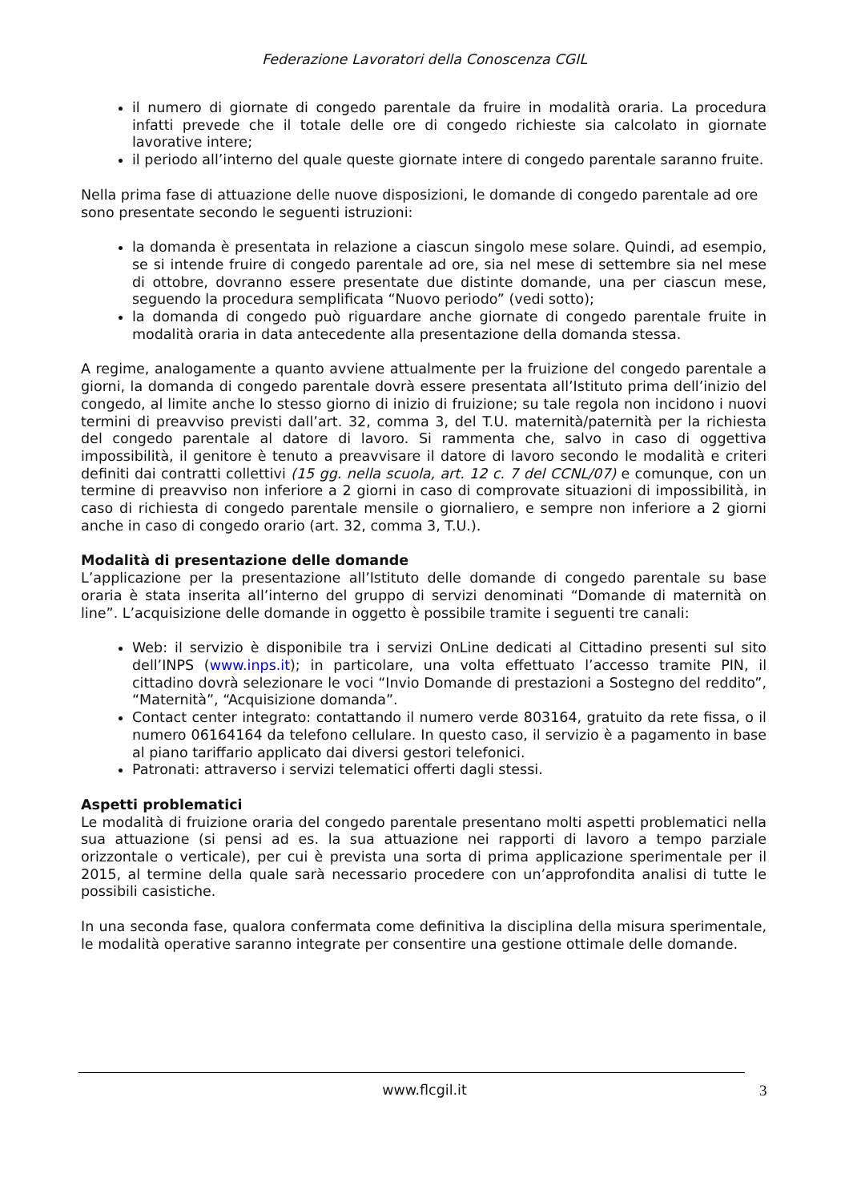Federazione Lavoratori della Conoscenza CGIL
il numero di giornate di congedo parentale da fruire in modalità oraria. La procedura infatti prevede che il totale delle ore di congedo richieste sia calcolato in giornate lavorative intere;
il periodo all’interno del quale queste giornate intere di congedo parentale saranno fruite.
Nella prima fase di attuazione delle nuove disposizioni, le domande di congedo parentale ad ore sono presentate secondo le seguenti istruzioni:
la domanda è presentata in relazione a ciascun singolo mese solare. Quindi, ad esempio, se si intende fruire di congedo parentale ad ore, sia nel mese di settembre sia nel mese di ottobre, dovranno essere presentate due distinte domande, una per ciascun mese, seguendo la procedura semplificata “Nuovo periodo” (vedi sotto);
la domanda di congedo può riguardare anche giornate di congedo parentale fruite in modalità oraria in data antecedente alla presentazione della domanda stessa.
A regime, analogamente a quanto avviene attualmente per la fruizione del congedo parentale a giorni, la domanda di congedo parentale dovrà essere presentata all’Istituto prima dell’inizio del congedo, al limite anche lo stesso giorno di inizio di fruizione; su tale regola non incidono i nuovi termini di preavviso previsti dall’art. 32, comma 3, del T.U. maternità/paternità per la richiesta del congedo parentale al datore di lavoro. Si rammenta che, salvo in caso di oggettiva impossibilità, il genitore è tenuto a preavvisare il datore di lavoro secondo le modalità e criteri definiti dai contratti collettivi (15 gg. nella scuola, art. 12 c. 7 del CCNL/07) e comunque, con un termine di preavviso non inferiore a 2 giorni in caso di comprovate situazioni di impossibilità, in caso di richiesta di congedo parentale mensile o giornaliero, e sempre non inferiore a 2 giorni anche in caso di congedo orario (art. 32, comma 3, T.U.).
Modalità di presentazione delle domande
L’applicazione per la presentazione all’Istituto delle domande di congedo parentale su base oraria è stata inserita all’interno del gruppo di servizi denominati “Domande di maternità on line”. L’acquisizione delle domande in oggetto è possibile tramite i seguenti tre canali:
Web: il servizio è disponibile tra i servizi OnLine dedicati al Cittadino presenti sul sito dell’INPS (www.inps.it); in particolare, una volta effettuato l’accesso tramite PIN, il cittadino dovrà selezionare le voci “Invio Domande di prestazioni a Sostegno del reddito”, “Maternità”, “Acquisizione domanda”.
Contact center integrato: contattando il numero verde 803164, gratuito da rete fissa, o il numero 06164164 da telefono cellulare. In questo caso, il servizio è a pagamento in base al piano tariffario applicato dai diversi gestori telefonici.
Patronati: attraverso i servizi telematici offerti dagli stessi.
Aspetti problematici
Le modalità di fruizione oraria del congedo parentale presentano molti aspetti problematici nella sua attuazione (si pensi ad es. la sua attuazione nei rapporti di lavoro a tempo parziale orizzontale o verticale), per cui è prevista una sorta di prima applicazione sperimentale per il 2015, al termine della quale sarà necessario procedere con un’approfondita analisi di tutte le possibili casistiche.
In una seconda fase, qualora confermata come definitiva la disciplina della misura sperimentale, le modalità operative saranno integrate per consentire una gestione ottimale delle domande.
www.flcgil.it 3